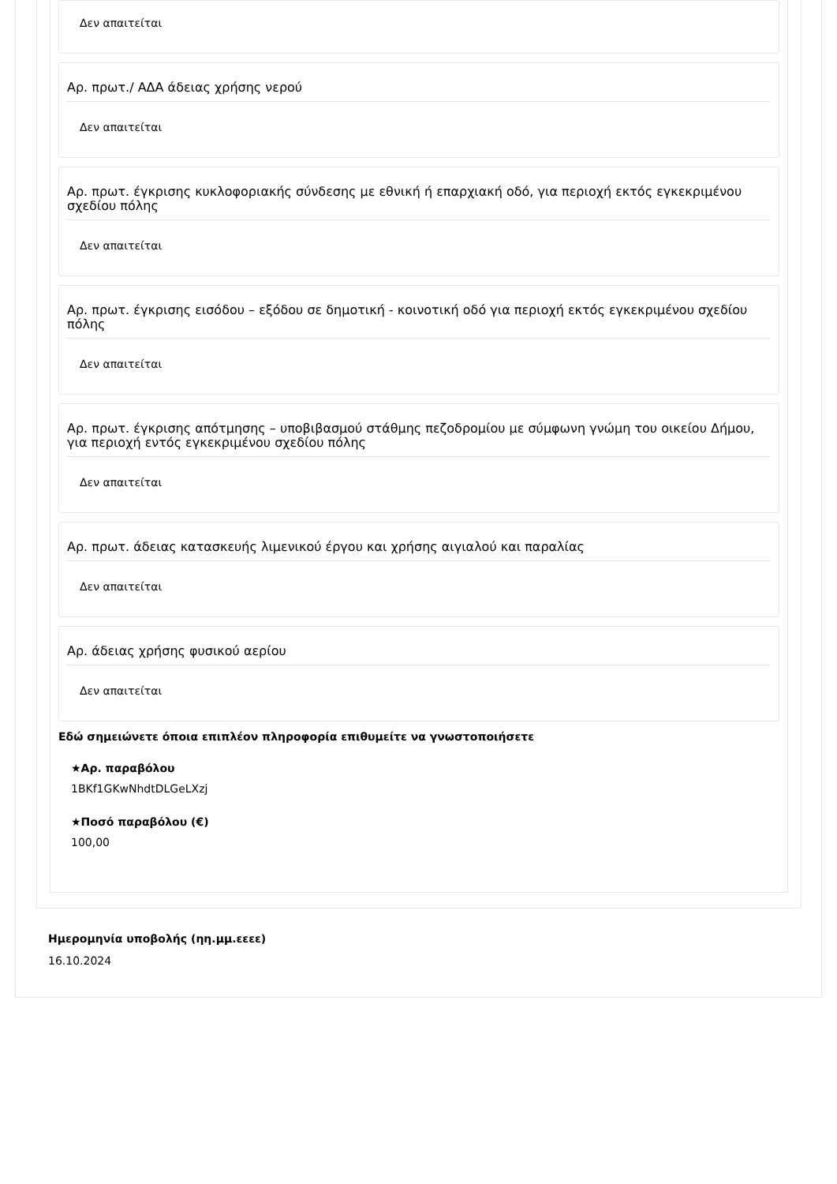Δεν απαιτείται
Αρ. πρωτ./ ΑΔΑ άδειας χρήσης νερού
Δεν απαιτείται
Αρ. πρωτ. έγκρισης κυκλοφοριακής σύνδεσης με εθνική ή επαρχιακή οδό, για περιοχή εκτός εγκεκριμένου σχεδίου πόλης
Δεν απαιτείται
Αρ. πρωτ. έγκρισης εισόδου – εξόδου σε δημοτική - κοινοτική οδό για περιοχή εκτός εγκεκριμένου σχεδίου πόλης
Δεν απαιτείται
Αρ. πρωτ. έγκρισης απότμησης – υποβιβασμού στάθμης πεζοδρομίου με σύμφωνη γνώμη του οικείου Δήμου, για περιοχή εντός εγκεκριμένου σχεδίου πόλης
Δεν απαιτείται
Αρ. πρωτ. άδειας κατασκευής λιμενικού έργου και χρήσης αιγιαλού και παραλίας
Δεν απαιτείται
Αρ. άδειας χρήσης φυσικού αερίου
Δεν απαιτείται
Εδώ σημειώνετε όποια επιπλέον πληροφορία επιθυμείτε να γνωστοποιήσετε
★Αρ. παραβόλου
1BKf1GKwNhdtDLGeLXzj
★Ποσό παραβόλου (€)
100,00
Ημερομηνία υποβολής (ηη.μμ.εεεε)
16.10.2024